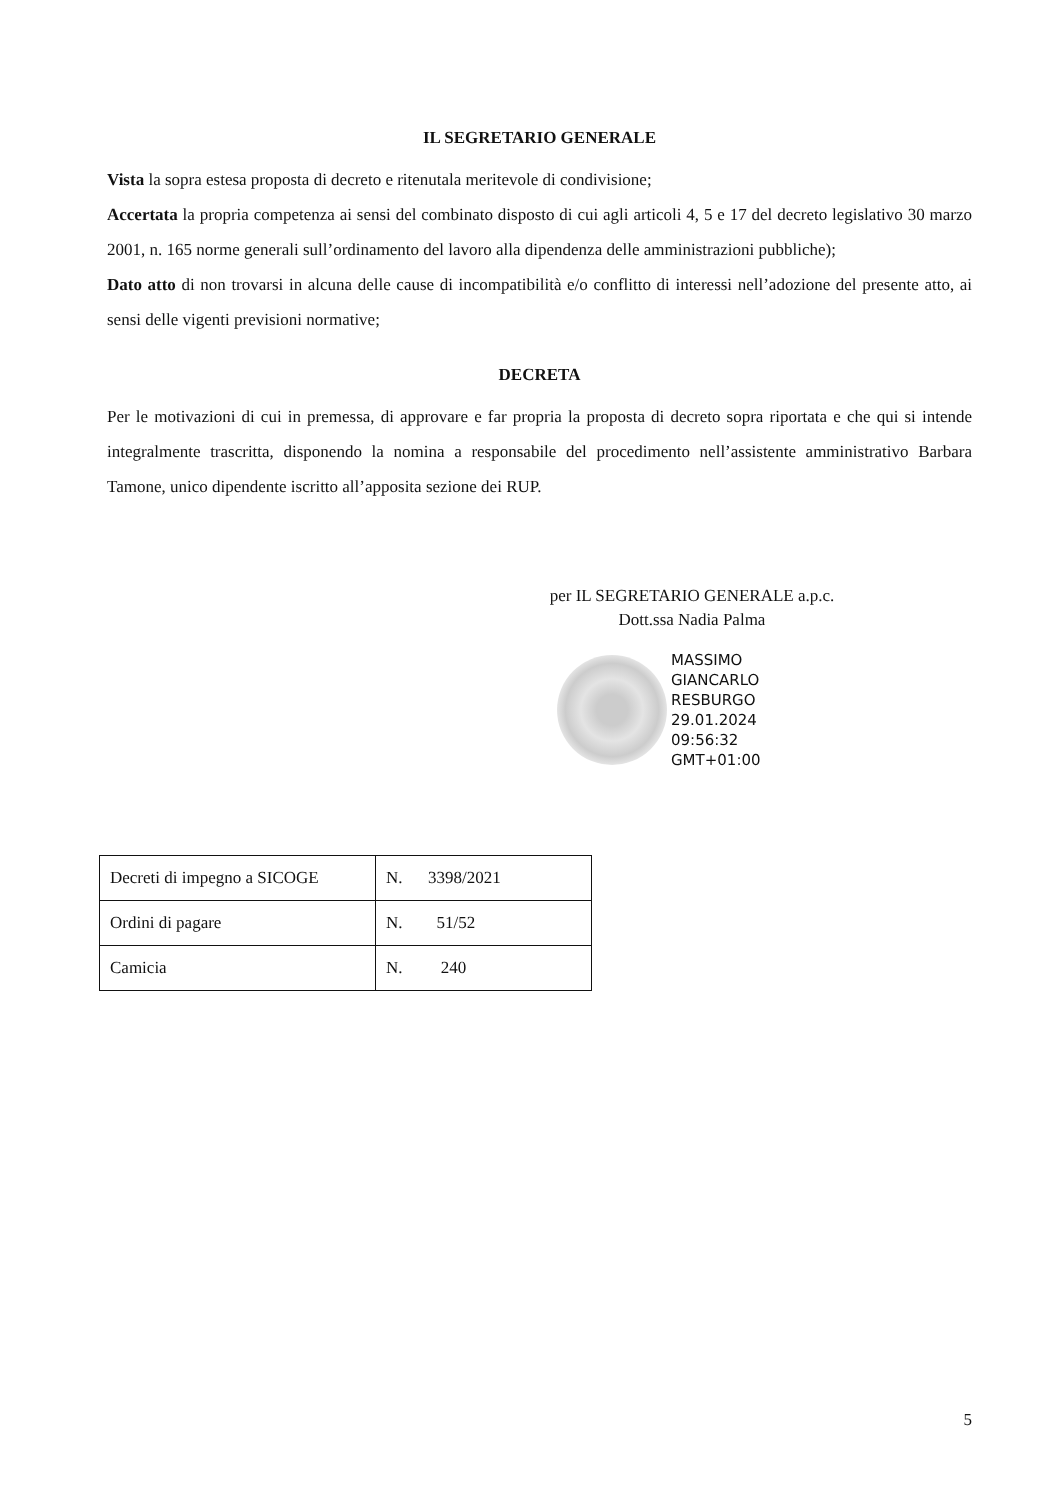IL SEGRETARIO GENERALE
Vista la sopra estesa proposta di decreto e ritenutala meritevole di condivisione;
Accertata la propria competenza ai sensi del combinato disposto di cui agli articoli 4, 5 e 17 del decreto legislativo 30 marzo 2001, n. 165 norme generali sull’ordinamento del lavoro alla dipendenza delle amministrazioni pubbliche);
Dato atto di non trovarsi in alcuna delle cause di incompatibilità e/o conflitto di interessi nell’adozione del presente atto, ai sensi delle vigenti previsioni normative;
DECRETA
Per le motivazioni di cui in premessa, di approvare e far propria la proposta di decreto sopra riportata e che qui si intende integralmente trascritta, disponendo la nomina a responsabile del procedimento nell’assistente amministrativo Barbara Tamone, unico dipendente iscritto all’apposita sezione dei RUP.
per IL SEGRETARIO GENERALE a.p.c.
Dott.ssa Nadia Palma
MASSIMO
GIANCARLO
RESBURGO
29.01.2024
09:56:32
GMT+01:00
| Decreti di impegno a SICOGE | N. 3398/2021 |
| Ordini di pagare | N. 51/52 |
| Camicia | N. 240 |
5